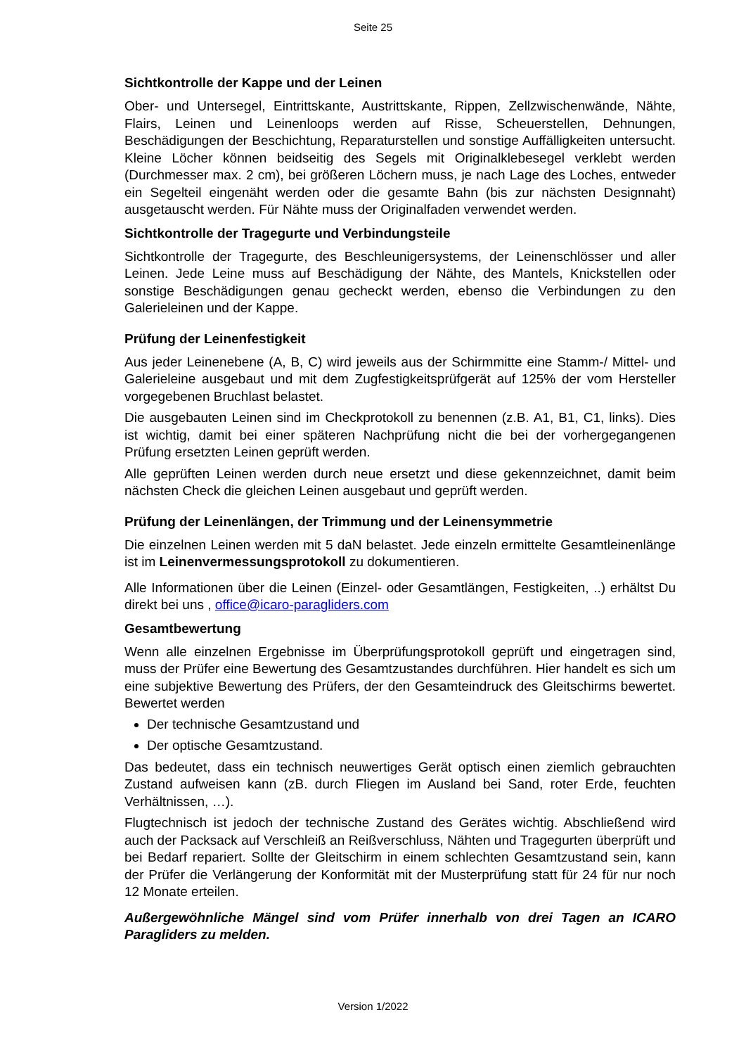Seite 25
Sichtkontrolle der Kappe und der Leinen
Ober- und Untersegel, Eintrittskante, Austrittskante, Rippen, Zellzwischenwände, Nähte, Flairs, Leinen und Leinenloops werden auf Risse, Scheuerstellen, Dehnungen, Beschädigungen der Beschichtung, Reparaturstellen und sonstige Auffälligkeiten untersucht. Kleine Löcher können beidseitig des Segels mit Originalklebesegel verklebt werden (Durchmesser max. 2 cm), bei größeren Löchern muss, je nach Lage des Loches, entweder ein Segelteil eingenäht werden oder die gesamte Bahn (bis zur nächsten Designnaht) ausgetauscht werden. Für Nähte muss der Originalfaden verwendet werden.
Sichtkontrolle der Tragegurte und Verbindungsteile
Sichtkontrolle der Tragegurte, des Beschleunigersystems, der Leinenschlösser und aller Leinen. Jede Leine muss auf Beschädigung der Nähte, des Mantels, Knickstellen oder sonstige Beschädigungen genau gecheckt werden, ebenso die Verbindungen zu den Galerieleinen und der Kappe.
Prüfung der Leinenfestigkeit
Aus jeder Leinenebene (A, B, C) wird jeweils aus der Schirmmitte eine Stamm-/ Mittel- und Galerieleine ausgebaut und mit dem Zugfestigkeitsprüfgerät auf 125% der vom Hersteller vorgegebenen Bruchlast belastet.
Die ausgebauten Leinen sind im Checkprotokoll zu benennen (z.B. A1, B1, C1, links). Dies ist wichtig, damit bei einer späteren Nachprüfung nicht die bei der vorhergegangenen Prüfung ersetzten Leinen geprüft werden.
Alle geprüften Leinen werden durch neue ersetzt und diese gekennzeichnet, damit beim nächsten Check die gleichen Leinen ausgebaut und geprüft werden.
Prüfung der Leinenlängen, der Trimmung und der Leinensymmetrie
Die einzelnen Leinen werden mit 5 daN belastet. Jede einzeln ermittelte Gesamtleinenlänge ist im Leinenvermessungsprotokoll zu dokumentieren.
Alle Informationen über die Leinen (Einzel- oder Gesamtlängen, Festigkeiten, ..) erhältst Du direkt bei uns , office@icaro-paragliders.com
Gesamtbewertung
Wenn alle einzelnen Ergebnisse im Überprüfungsprotokoll geprüft und eingetragen sind, muss der Prüfer eine Bewertung des Gesamtzustandes durchführen. Hier handelt es sich um eine subjektive Bewertung des Prüfers, der den Gesamteindruck des Gleitschirms bewertet. Bewertet werden
Der technische Gesamtzustand und
Der optische Gesamtzustand.
Das bedeutet, dass ein technisch neuwertiges Gerät optisch einen ziemlich gebrauchten Zustand aufweisen kann (zB. durch Fliegen im Ausland bei Sand, roter Erde, feuchten Verhältnissen, …).
Flugtechnisch ist jedoch der technische Zustand des Gerätes wichtig. Abschließend wird auch der Packsack auf Verschleiß an Reißverschluss, Nähten und Tragegurten überprüft und bei Bedarf repariert. Sollte der Gleitschirm in einem schlechten Gesamtzustand sein, kann der Prüfer die Verlängerung der Konformität mit der Musterprüfung statt für 24 für nur noch 12 Monate erteilen.
Außergewöhnliche Mängel sind vom Prüfer innerhalb von drei Tagen an ICARO Paragliders zu melden.
Version 1/2022